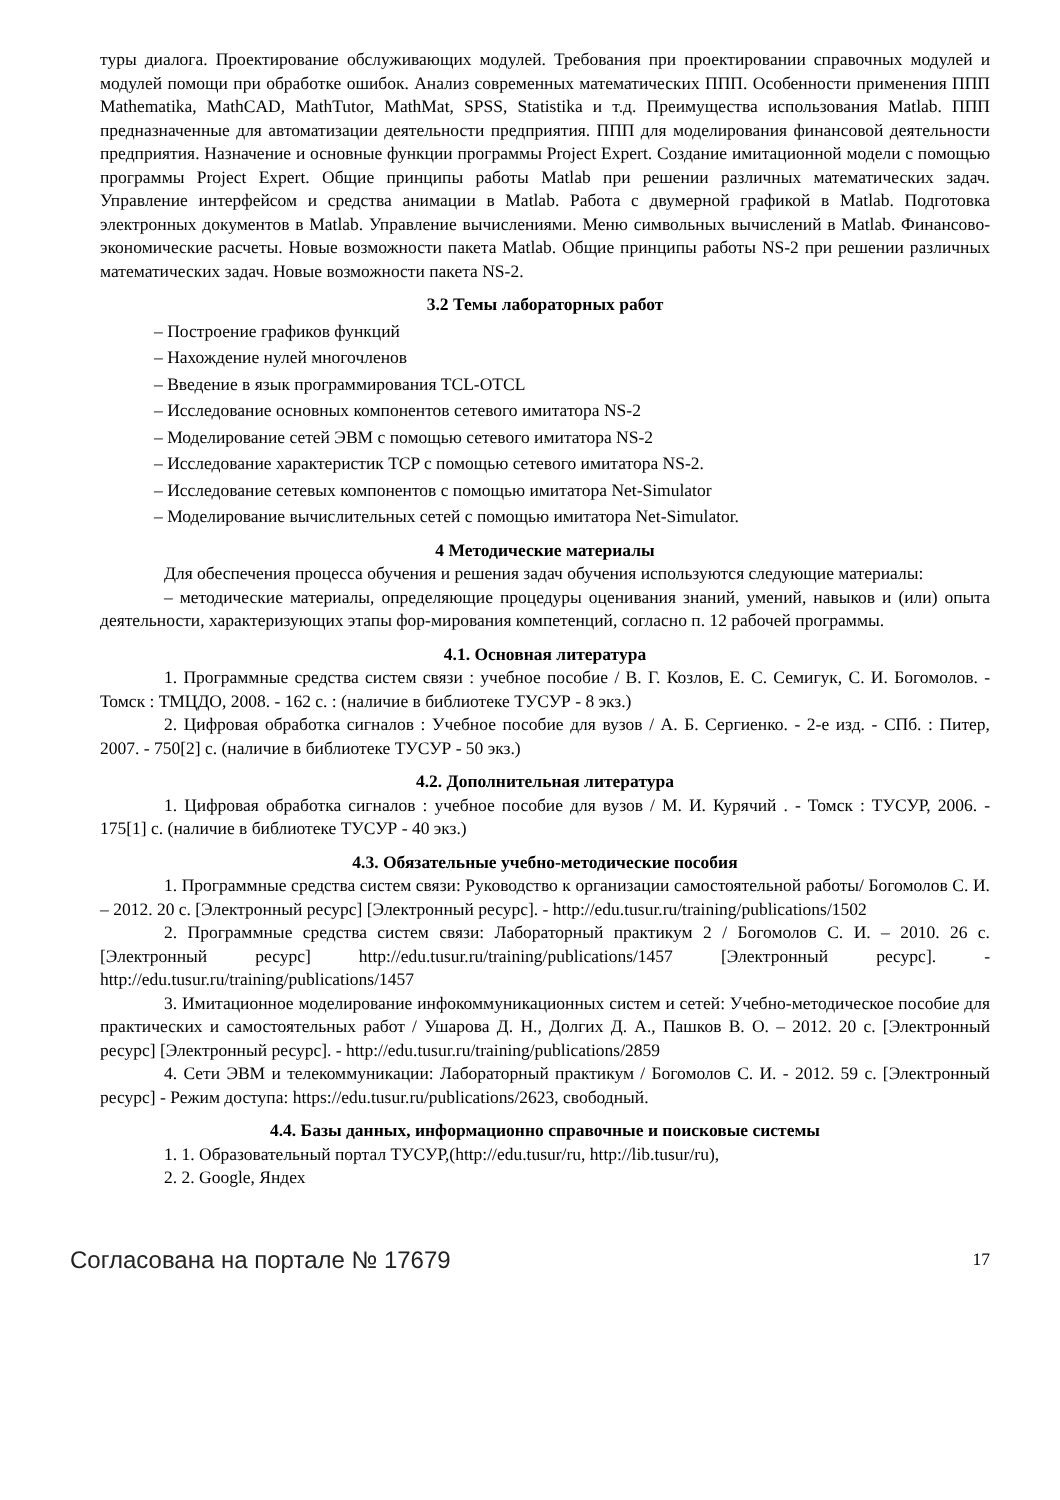туры диалога. Проектирование обслуживающих модулей. Требования при проектировании справочных модулей и модулей помощи при обработке ошибок. Анализ современных математических ППП. Особенности применения ППП Mathematika, MathCAD, MathTutor, MathMat, SPSS, Statistika и т.д. Преимущества использования Matlab. ППП предназначенные для автоматизации деятельности предприятия. ППП для моделирования финансовой деятельности предприятия. Назначение и основные функции программы Project Expert. Создание имитационной модели с помощью программы Project Expert. Общие принципы работы Matlab при решении различных математических задач. Управление интерфейсом и средства анимации в Matlab. Работа с двумерной графикой в Matlab. Подготовка электронных документов в Matlab. Управление вычислениями. Меню символьных вычислений в Matlab. Финансово-экономические расчеты. Новые возможности пакета Matlab. Общие принципы работы NS-2 при решении различных математических задач. Новые возможности пакета NS-2.
3.2 Темы лабораторных работ
– Построение графиков функций
– Нахождение нулей многочленов
– Введение в язык программирования TCL-OTCL
– Исследование основных компонентов сетевого имитатора NS-2
– Моделирование сетей ЭВМ с помощью сетевого имитатора NS-2
– Исследование характеристик TCP с помощью сетевого имитатора NS-2.
– Исследование сетевых компонентов с помощью имитатора Net-Simulator
– Моделирование вычислительных сетей с помощью имитатора Net-Simulator.
4 Методические материалы
Для обеспечения процесса обучения и решения задач обучения используются следующие материалы:
– методические материалы, определяющие процедуры оценивания знаний, умений, навыков и (или) опыта деятельности, характеризующих этапы фор-мирования компетенций, согласно п. 12 рабочей программы.
4.1. Основная литература
1. Программные средства систем связи : учебное пособие / В. Г. Козлов, Е. С. Семигук, С. И. Богомолов. - Томск : ТМЦДО, 2008. - 162 с. : (наличие в библиотеке ТУСУР - 8 экз.)
2. Цифровая обработка сигналов : Учебное пособие для вузов / А. Б. Сергиенко. - 2-е изд. - СПб. : Питер, 2007. - 750[2] с. (наличие в библиотеке ТУСУР - 50 экз.)
4.2. Дополнительная литература
1. Цифровая обработка сигналов : учебное пособие для вузов / М. И. Курячий . - Томск : ТУСУР, 2006. - 175[1] с. (наличие в библиотеке ТУСУР - 40 экз.)
4.3. Обязательные учебно-методические пособия
1. Программные средства систем связи: Руководство к организации самостоятельной работы/ Богомолов С. И. – 2012. 20 с. [Электронный ресурс] [Электронный ресурс]. - http://edu.tusur.ru/training/publications/1502
2. Программные средства систем связи: Лабораторный практикум 2 / Богомолов С. И. – 2010. 26 с. [Электронный ресурс] http://edu.tusur.ru/training/publications/1457 [Электронный ресурс]. - http://edu.tusur.ru/training/publications/1457
3. Имитационное моделирование инфокоммуникационных систем и сетей: Учебно-методическое пособие для практических и самостоятельных работ / Ушарова Д. Н., Долгих Д. А., Пашков В. О. – 2012. 20 с. [Электронный ресурс] [Электронный ресурс]. - http://edu.tusur.ru/training/publications/2859
4. Сети ЭВМ и телекоммуникации: Лабораторный практикум / Богомолов С. И. - 2012. 59 с. [Электронный ресурс] - Режим доступа: https://edu.tusur.ru/publications/2623, свободный.
4.4. Базы данных, информационно справочные и поисковые системы
1. 1. Образовательный портал ТУСУР,(http://edu.tusur/ru, http://lib.tusur/ru),
2. 2. Google, Яндех
Согласована на портале № 17679 17